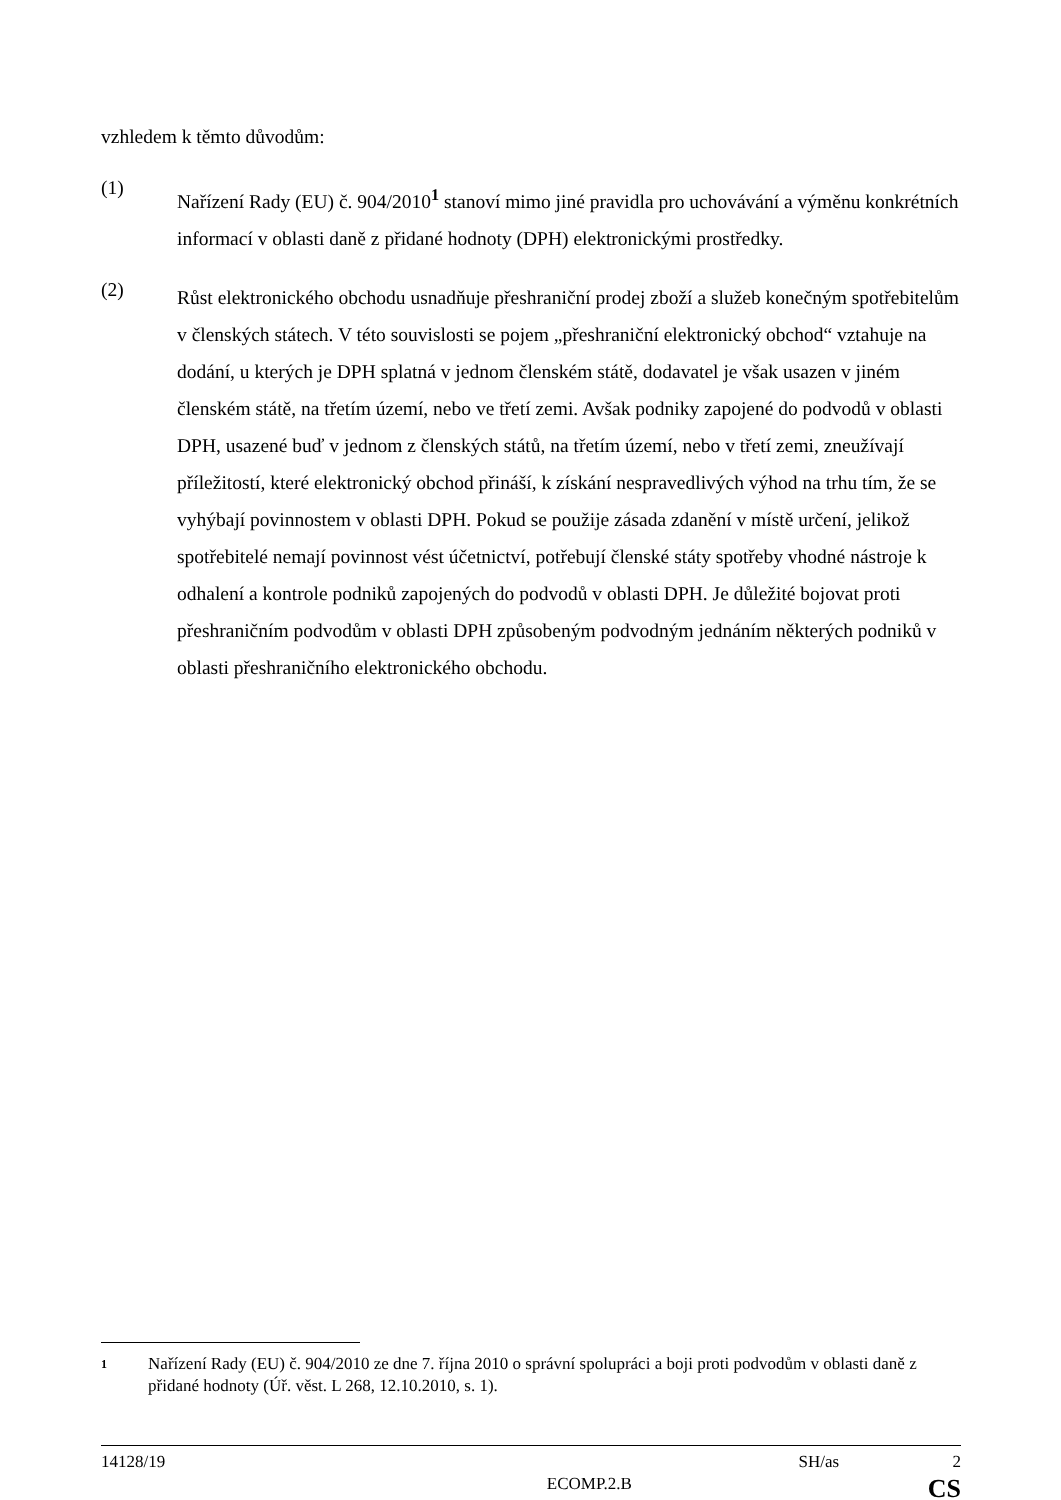vzhledem k těmto důvodům:
(1)
Nařízení Rady (EU) č. 904/2010<sup>1</sup> stanoví mimo jiné pravidla pro uchovávání a výměnu konkrétních informací v oblasti daně z přidané hodnoty (DPH) elektronickými prostředky.
(2)
Růst elektronického obchodu usnadňuje přeshraniční prodej zboží a služeb konečným spotřebitelům v členských státech. V této souvislosti se pojem „přeshraniční elektronický obchod“ vztahuje na dodání, u kterých je DPH splatná v jednom členském státě, dodavatel je však usazen v jiném členském státě, na třetím území, nebo ve třetí zemi. Avšak podniky zapojené do podvodů v oblasti DPH, usazené buď v jednom z členských států, na třetím území, nebo v třetí zemi, zneužívají příležitostí, které elektronický obchod přináší, k získání nespravedlivých výhod na trhu tím, že se vyhýbají povinnostem v oblasti DPH. Pokud se použije zásada zdanění v místě určení, jelikož spotřebitelé nemají povinnost vést účetnictví, potřebují členské státy spotřeby vhodné nástroje k odhalení a kontrole podniků zapojených do podvodů v oblasti DPH. Je důležité bojovat proti přeshraničním podvodům v oblasti DPH způsobeným podvodným jednáním některých podniků v oblasti přeshraničního elektronického obchodu.
1
Nařízení Rady (EU) č. 904/2010 ze dne 7. října 2010 o správní spolupráci a boji proti podvodům v oblasti daně z přidané hodnoty (Úř. věst. L 268, 12.10.2010, s. 1).
14128/19 SH/as 2
ECOMP.2.B CS